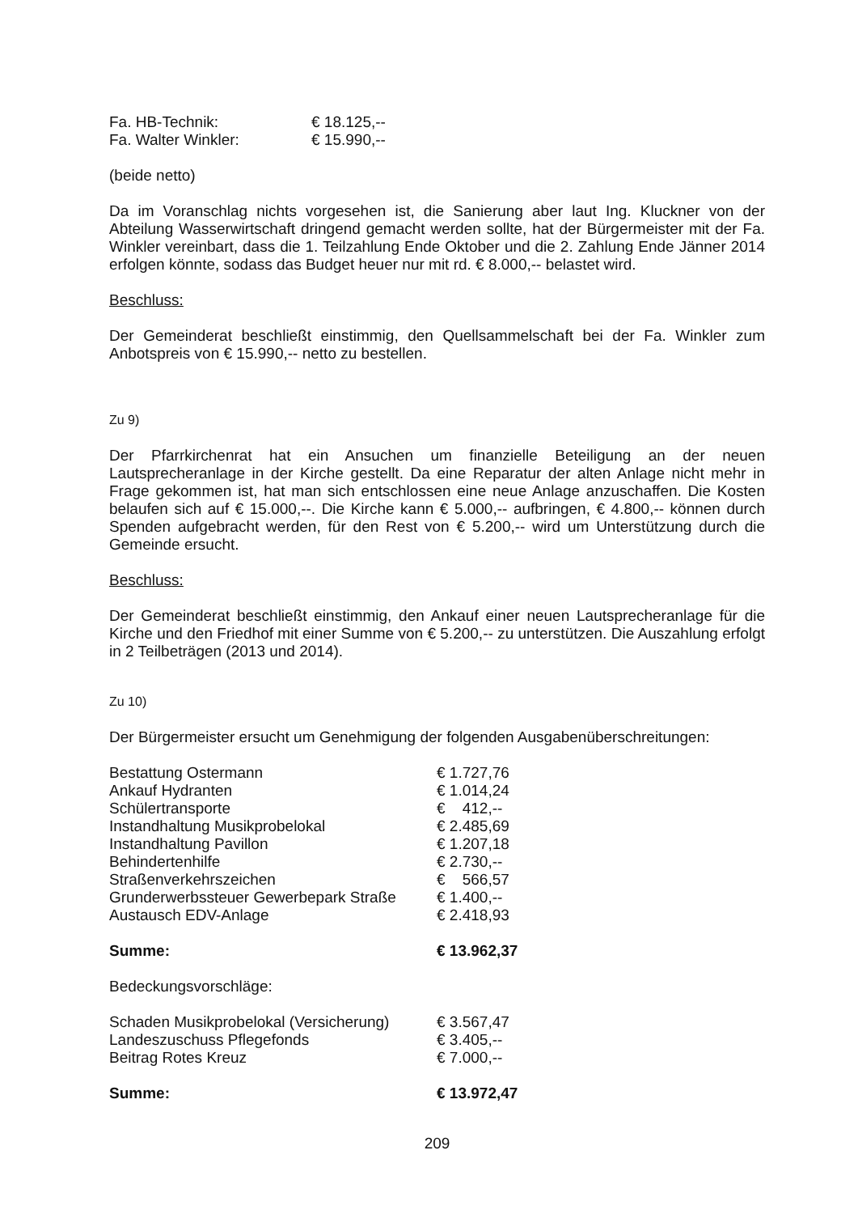| Fa. HB-Technik: | € 18.125,-- |
| Fa. Walter Winkler: | € 15.990,-- |
(beide netto)
Da im Voranschlag nichts vorgesehen ist, die Sanierung aber laut Ing. Kluckner von der Abteilung Wasserwirtschaft dringend gemacht werden sollte, hat der Bürgermeister mit der Fa. Winkler vereinbart, dass die 1. Teilzahlung Ende Oktober und die 2. Zahlung Ende Jänner 2014 erfolgen könnte, sodass das Budget heuer nur mit rd. € 8.000,-- belastet wird.
Beschluss:
Der Gemeinderat beschließt einstimmig, den Quellsammelschaft bei der Fa. Winkler zum Anbotspreis von € 15.990,-- netto zu bestellen.
Zu 9)
Der Pfarrkirchenrat hat ein Ansuchen um finanzielle Beteiligung an der neuen Lautsprecheranlage in der Kirche gestellt. Da eine Reparatur der alten Anlage nicht mehr in Frage gekommen ist, hat man sich entschlossen eine neue Anlage anzuschaffen. Die Kosten belaufen sich auf € 15.000,--. Die Kirche kann € 5.000,-- aufbringen, € 4.800,-- können durch Spenden aufgebracht werden, für den Rest von € 5.200,-- wird um Unterstützung durch die Gemeinde ersucht.
Beschluss:
Der Gemeinderat beschließt einstimmig, den Ankauf einer neuen Lautsprecheranlage für die Kirche und den Friedhof mit einer Summe von € 5.200,-- zu unterstützen. Die Auszahlung erfolgt in 2 Teilbeträgen (2013 und 2014).
Zu 10)
Der Bürgermeister ersucht um Genehmigung der folgenden Ausgabenüberschreitungen:
| Bestattung Ostermann | € 1.727,76 |
| Ankauf Hydranten | € 1.014,24 |
| Schülertransporte | € 412,-- |
| Instandhaltung Musikprobelokal | € 2.485,69 |
| Instandhaltung Pavillon | € 1.207,18 |
| Behindertenhilfe | € 2.730,-- |
| Straßenverkehrszeichen | € 566,57 |
| Grunderwerbssteuer Gewerbepark Straße | € 1.400,-- |
| Austausch EDV-Anlage | € 2.418,93 |
| Summe: | € 13.962,37 |
Bedeckungsvorschläge:
| Schaden Musikprobelokal (Versicherung) | € 3.567,47 |
| Landeszuschuss Pflegefonds | € 3.405,-- |
| Beitrag Rotes Kreuz | € 7.000,-- |
| Summe: | € 13.972,47 |
209